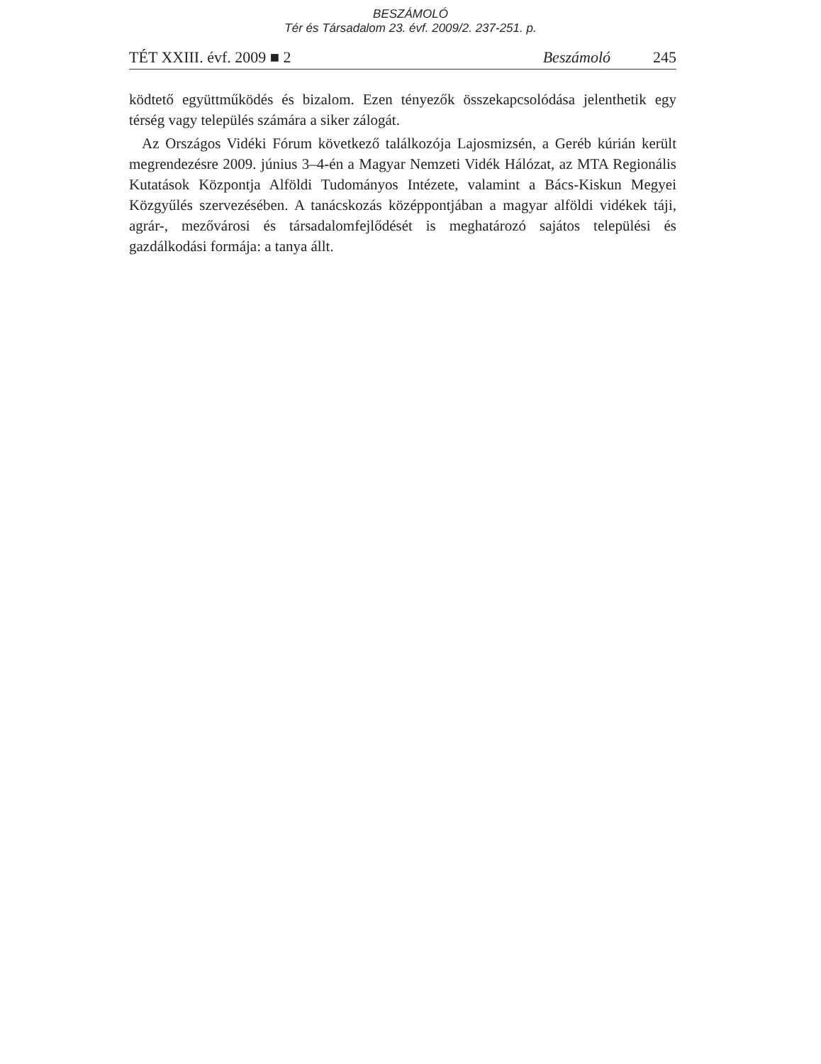BESZÁMOLÓ
Tér és Társadalom 23. évf. 2009/2. 237-251. p.
TÉT XXIII. évf. 2009 ■ 2 Beszámoló 245
ködtető együttműködés és bizalom. Ezen tényezők összekapcsolódása jelenthetik egy térség vagy település számára a siker zálogát.
Az Országos Vidéki Fórum következő találkozója Lajosmizsén, a Geréb kúrián került megrendezésre 2009. június 3–4-én a Magyar Nemzeti Vidék Hálózat, az MTA Regionális Kutatások Központja Alföldi Tudományos Intézete, valamint a Bács-Kiskun Megyei Közgyűlés szervezésében. A tanácskozás középpontjában a magyar alföldi vidékek táji, agrár-, mezővárosi és társadalomfejlődését is meghatározó sajátos települési és gazdálkodási formája: a tanya állt.